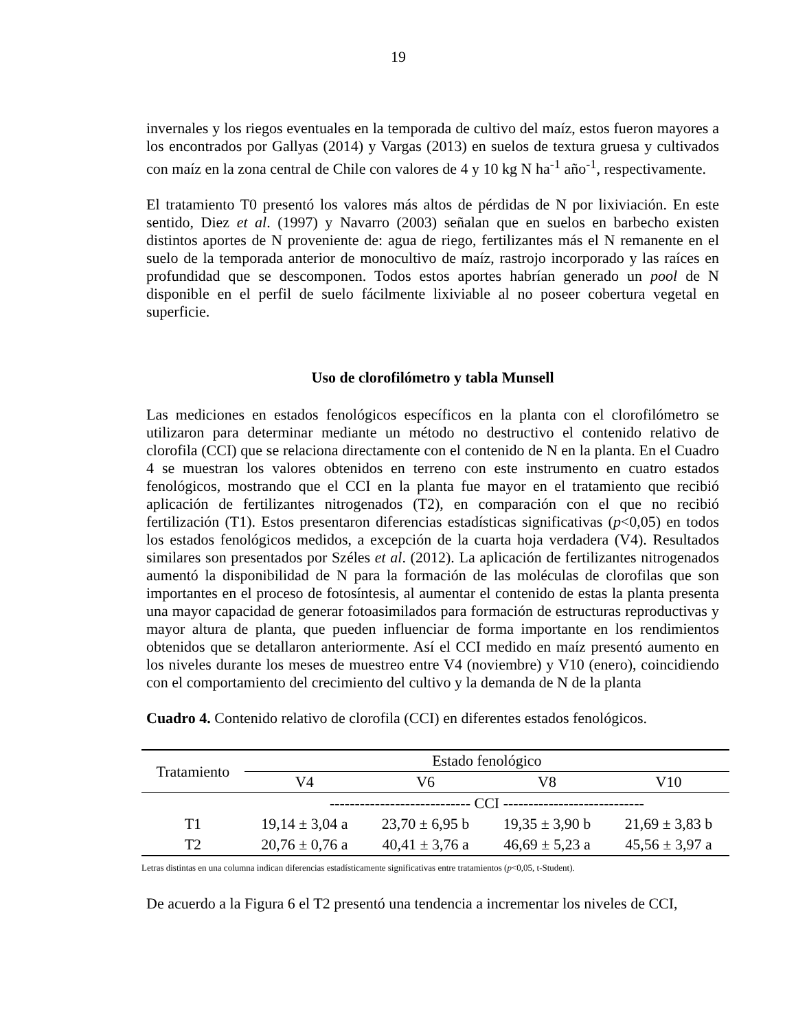19
invernales y los riegos eventuales en la temporada de cultivo del maíz, estos fueron mayores a los encontrados por Gallyas (2014) y Vargas (2013) en suelos de textura gruesa y cultivados con maíz en la zona central de Chile con valores de 4 y 10 kg N ha<sup>-1</sup> año<sup>-1</sup>, respectivamente.
El tratamiento T0 presentó los valores más altos de pérdidas de N por lixiviación. En este sentido, Diez et al. (1997) y Navarro (2003) señalan que en suelos en barbecho existen distintos aportes de N proveniente de: agua de riego, fertilizantes más el N remanente en el suelo de la temporada anterior de monocultivo de maíz, rastrojo incorporado y las raíces en profundidad que se descomponen. Todos estos aportes habrían generado un pool de N disponible en el perfil de suelo fácilmente lixiviable al no poseer cobertura vegetal en superficie.
Uso de clorofilómetro y tabla Munsell
Las mediciones en estados fenológicos específicos en la planta con el clorofilómetro se utilizaron para determinar mediante un método no destructivo el contenido relativo de clorofila (CCI) que se relaciona directamente con el contenido de N en la planta. En el Cuadro 4 se muestran los valores obtenidos en terreno con este instrumento en cuatro estados fenológicos, mostrando que el CCI en la planta fue mayor en el tratamiento que recibió aplicación de fertilizantes nitrogenados (T2), en comparación con el que no recibió fertilización (T1). Estos presentaron diferencias estadísticas significativas (p<0,05) en todos los estados fenológicos medidos, a excepción de la cuarta hoja verdadera (V4). Resultados similares son presentados por Széles et al. (2012). La aplicación de fertilizantes nitrogenados aumentó la disponibilidad de N para la formación de las moléculas de clorofilas que son importantes en el proceso de fotosíntesis, al aumentar el contenido de estas la planta presenta una mayor capacidad de generar fotoasimilados para formación de estructuras reproductivas y mayor altura de planta, que pueden influenciar de forma importante en los rendimientos obtenidos que se detallaron anteriormente. Así el CCI medido en maíz presentó aumento en los niveles durante los meses de muestreo entre V4 (noviembre) y V10 (enero), coincidiendo con el comportamiento del crecimiento del cultivo y la demanda de N de la planta
Cuadro 4. Contenido relativo de clorofila (CCI) en diferentes estados fenológicos.
| Tratamiento | Estado fenológico | | | |
| --- | --- | --- | --- | --- |
| | V4 | V6 | V8 | V10 |
| | ---------------------------- CCI ---------------------------- | | | |
| T1 | 19,14 ± 3,04 a | 23,70 ± 6,95 b | 19,35 ± 3,90 b | 21,69 ± 3,83 b |
| T2 | 20,76 ± 0,76 a | 40,41 ± 3,76 a | 46,69 ± 5,23 a | 45,56 ± 3,97 a |
Letras distintas en una columna indican diferencias estadísticamente significativas entre tratamientos (p<0,05, t-Student).
De acuerdo a la Figura 6 el T2 presentó una tendencia a incrementar los niveles de CCI,